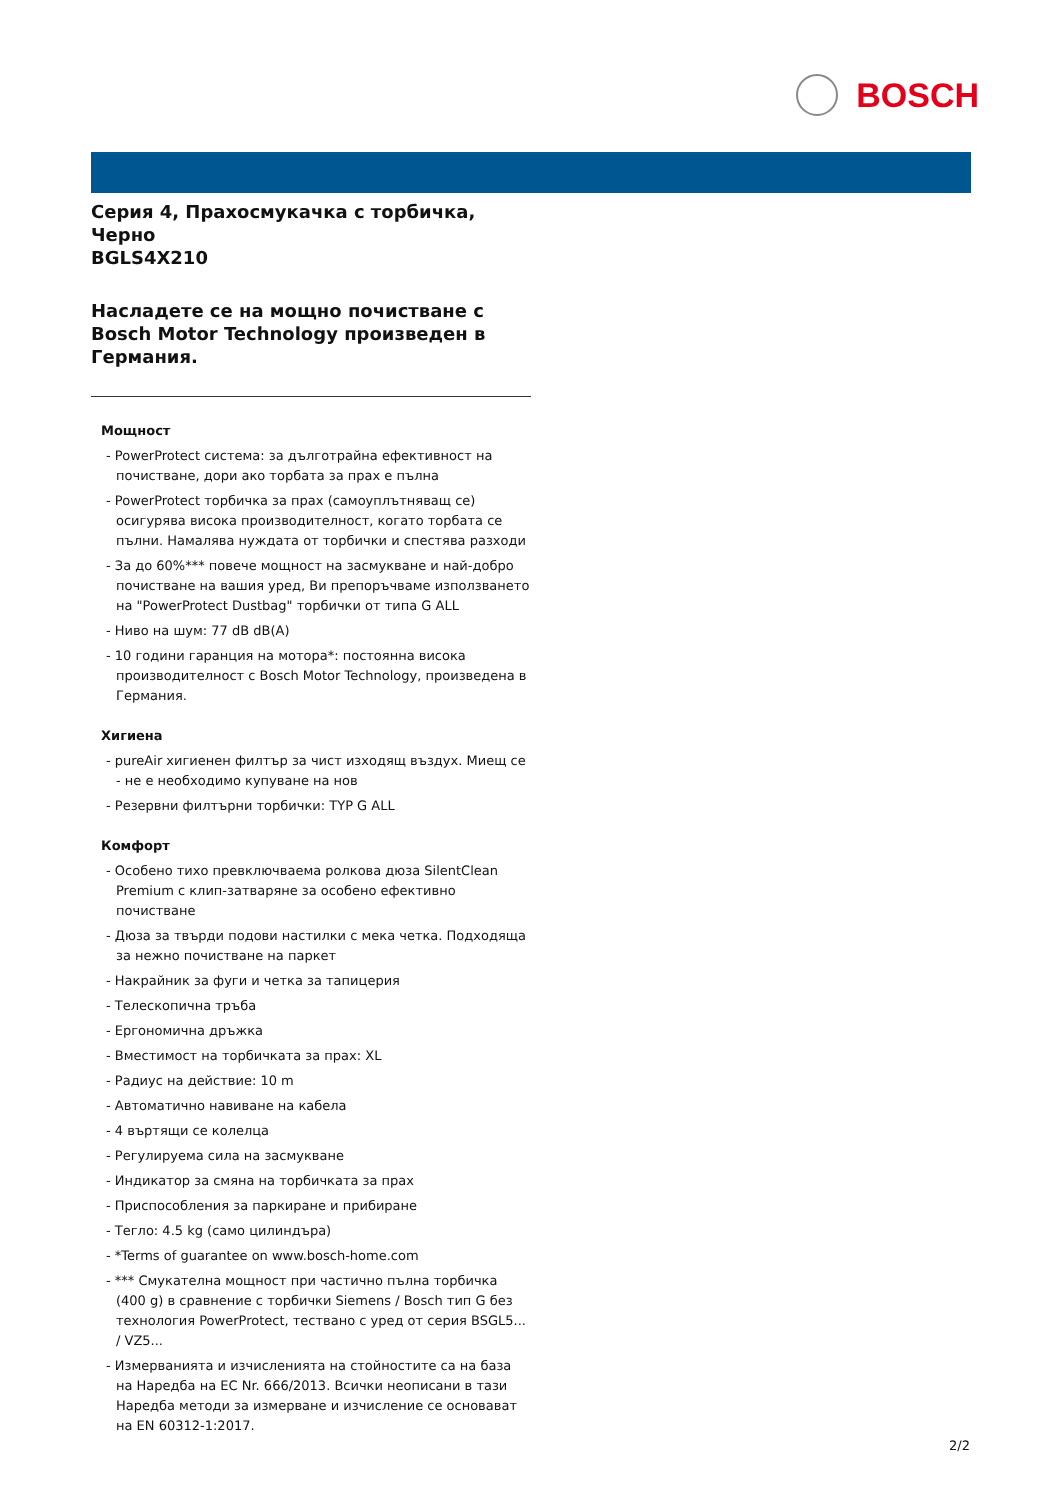BOSCH
Серия 4, Прахосмукачка с торбичка, Черно
BGLS4X210
Насладете се на мощно почистване с Bosch Motor Technology произведен в Германия.
Мощност
- PowerProtect система: за дълготрайна ефективност на почистване, дори ако торбата за прах е пълна
- PowerProtect торбичка за прах (самоуплътняващ се) осигурява висока производителност, когато торбата се пълни. Намалява нуждата от торбички и спестява разходи
- За до 60%*** повече мощност на засмукване и най-добро почистване на вашия уред, Ви препоръчваме използването на "PowerProtect Dustbag" торбички от типа G ALL
- Ниво на шум: 77 dB dB(A)
- 10 години гаранция на мотора*: постоянна висока производителност с Bosch Motor Technology, произведена в Германия.
Хигиена
- pureAir хигиенен филтър за чист изходящ въздух. Миещ се - не е необходимо купуване на нов
- Резервни филтърни торбички: TYP G ALL
Комфорт
- Особено тихо превключваема ролкова дюза SilentClean Premium с клип-затваряне за особено ефективно почистване
- Дюза за твърди подови настилки с мека четка. Подходяща за нежно почистване на паркет
- Накрайник за фуги и четка за тапицерия
- Телескопична тръба
- Ергономична дръжка
- Вместимост на торбичката за прах: XL
- Радиус на действие: 10 m
- Автоматично навиване на кабела
- 4 въртящи се колелца
- Регулируема сила на засмукване
- Индикатор за смяна на торбичката за прах
- Приспособления за паркиране и прибиране
- Тегло: 4.5 kg (само цилиндъра)
- *Terms of guarantee on www.bosch-home.com
- *** Смукателна мощност при частично пълна торбичка (400 g) в сравнение с торбички Siemens / Bosch тип G без технология PowerProtect, тествано с уред от серия BSGL5... / VZ5...
- Измерванията и изчисленията на стойностите са на база на Наредба на ЕС Nr. 666/2013. Всички неописани в тази Наредба методи за измерване и изчисление се основават на EN 60312-1:2017.
2/2